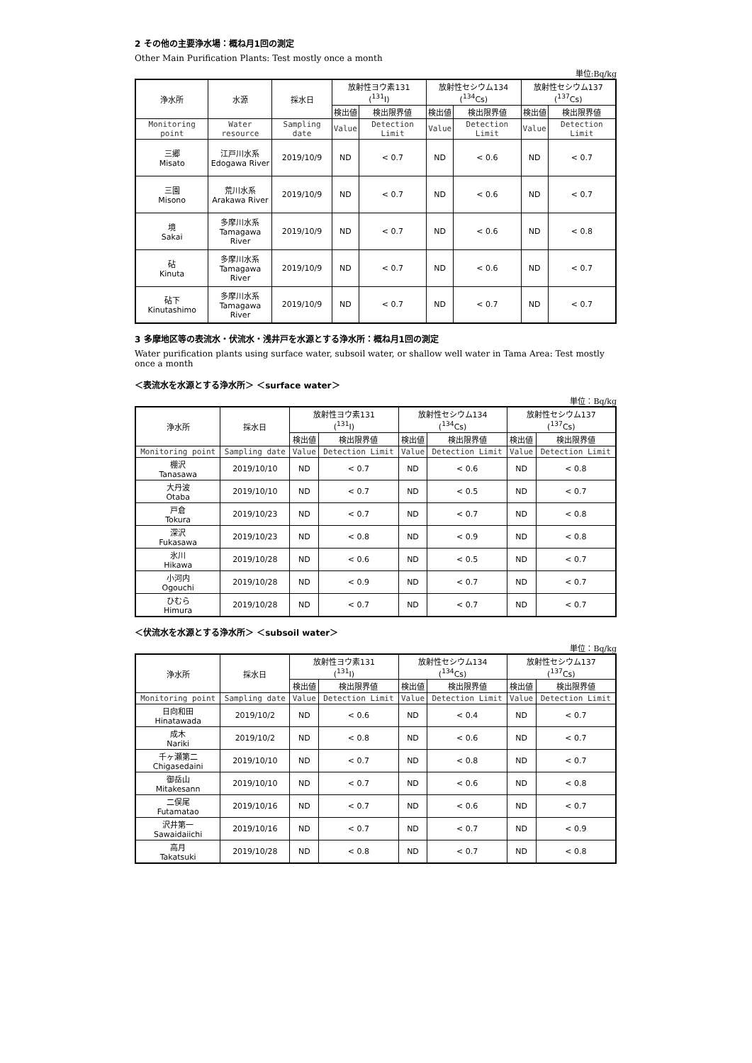2 その他の主要浄水場：概ね月1回の測定
Other Main Purification Plants: Test mostly once a month
単位:Bq/kg
| 浄水所 | 水源 | 採水日 | 放射性ヨウ素131 (<sup>131</sup>I) | | 放射性セシウム134 (<sup>134</sup>Cs) | | 放射性セシウム137 (<sup>137</sup>Cs) | |
| --- | --- | --- | --- | --- | --- | --- | --- | --- |
| | | | 検出値 | 検出限界値 | 検出値 | 検出限界値 | 検出値 | 検出限界値 |
| Monitoring point | Water resource | Sampling date | Value | Detection Limit | Value | Detection Limit | Value | Detection Limit |
| 三郷 Misato | 江戸川水系 Edogawa River | 2019/10/9 | ND | < 0.7 | ND | < 0.6 | ND | < 0.7 |
| 三園 Misono | 荒川水系 Arakawa River | 2019/10/9 | ND | < 0.7 | ND | < 0.6 | ND | < 0.7 |
| 境 Sakai | 多摩川水系 Tamagawa River | 2019/10/9 | ND | < 0.7 | ND | < 0.6 | ND | < 0.8 |
| 砧 Kinuta | 多摩川水系 Tamagawa River | 2019/10/9 | ND | < 0.7 | ND | < 0.6 | ND | < 0.7 |
| 砧下 Kinutashimo | 多摩川水系 Tamagawa River | 2019/10/9 | ND | < 0.7 | ND | < 0.7 | ND | < 0.7 |
3 多摩地区等の表流水・伏流水・浅井戸を水源とする浄水所：概ね月1回の測定
Water purification plants using surface water, subsoil water, or shallow well water in Tama Area: Test mostly once a month
＜表流水を水源とする浄水所＞ ＜surface water＞
単位：Bq/kg
| 浄水所 | 採水日 | 放射性ヨウ素131 (<sup>131</sup>I) | | 放射性セシウム134 (<sup>134</sup>Cs) | | 放射性セシウム137 (<sup>137</sup>Cs) | |
| --- | --- | --- | --- | --- | --- | --- | --- |
| | | 検出値 | 検出限界値 | 検出値 | 検出限界値 | 検出値 | 検出限界値 |
| Monitoring point | Sampling date | Value | Detection Limit | Value | Detection Limit | Value | Detection Limit |
| 棚沢 Tanasawa | 2019/10/10 | ND | < 0.7 | ND | < 0.6 | ND | < 0.8 |
| 大丹波 Otaba | 2019/10/10 | ND | < 0.7 | ND | < 0.5 | ND | < 0.7 |
| 戸倉 Tokura | 2019/10/23 | ND | < 0.7 | ND | < 0.7 | ND | < 0.8 |
| 深沢 Fukasawa | 2019/10/23 | ND | < 0.8 | ND | < 0.9 | ND | < 0.8 |
| 氷川 Hikawa | 2019/10/28 | ND | < 0.6 | ND | < 0.5 | ND | < 0.7 |
| 小河内 Ogouchi | 2019/10/28 | ND | < 0.9 | ND | < 0.7 | ND | < 0.7 |
| ひむら Himura | 2019/10/28 | ND | < 0.7 | ND | < 0.7 | ND | < 0.7 |
＜伏流水を水源とする浄水所＞ ＜subsoil water＞
単位：Bq/kg
| 浄水所 | 採水日 | 放射性ヨウ素131 (<sup>131</sup>I) | | 放射性セシウム134 (<sup>134</sup>Cs) | | 放射性セシウム137 (<sup>137</sup>Cs) | |
| --- | --- | --- | --- | --- | --- | --- | --- |
| | | 検出値 | 検出限界値 | 検出値 | 検出限界値 | 検出値 | 検出限界値 |
| Monitoring point | Sampling date | Value | Detection Limit | Value | Detection Limit | Value | Detection Limit |
| 日向和田 Hinatawada | 2019/10/2 | ND | < 0.6 | ND | < 0.4 | ND | < 0.7 |
| 成木 Nariki | 2019/10/2 | ND | < 0.8 | ND | < 0.6 | ND | < 0.7 |
| 千ヶ瀬第二 Chigasedaini | 2019/10/10 | ND | < 0.7 | ND | < 0.8 | ND | < 0.7 |
| 御岳山 Mitakesann | 2019/10/10 | ND | < 0.7 | ND | < 0.6 | ND | < 0.8 |
| 二俣尾 Futamatao | 2019/10/16 | ND | < 0.7 | ND | < 0.6 | ND | < 0.7 |
| 沢井第一 Sawaidaiichi | 2019/10/16 | ND | < 0.7 | ND | < 0.7 | ND | < 0.9 |
| 高月 Takatsuki | 2019/10/28 | ND | < 0.8 | ND | < 0.7 | ND | < 0.8 |